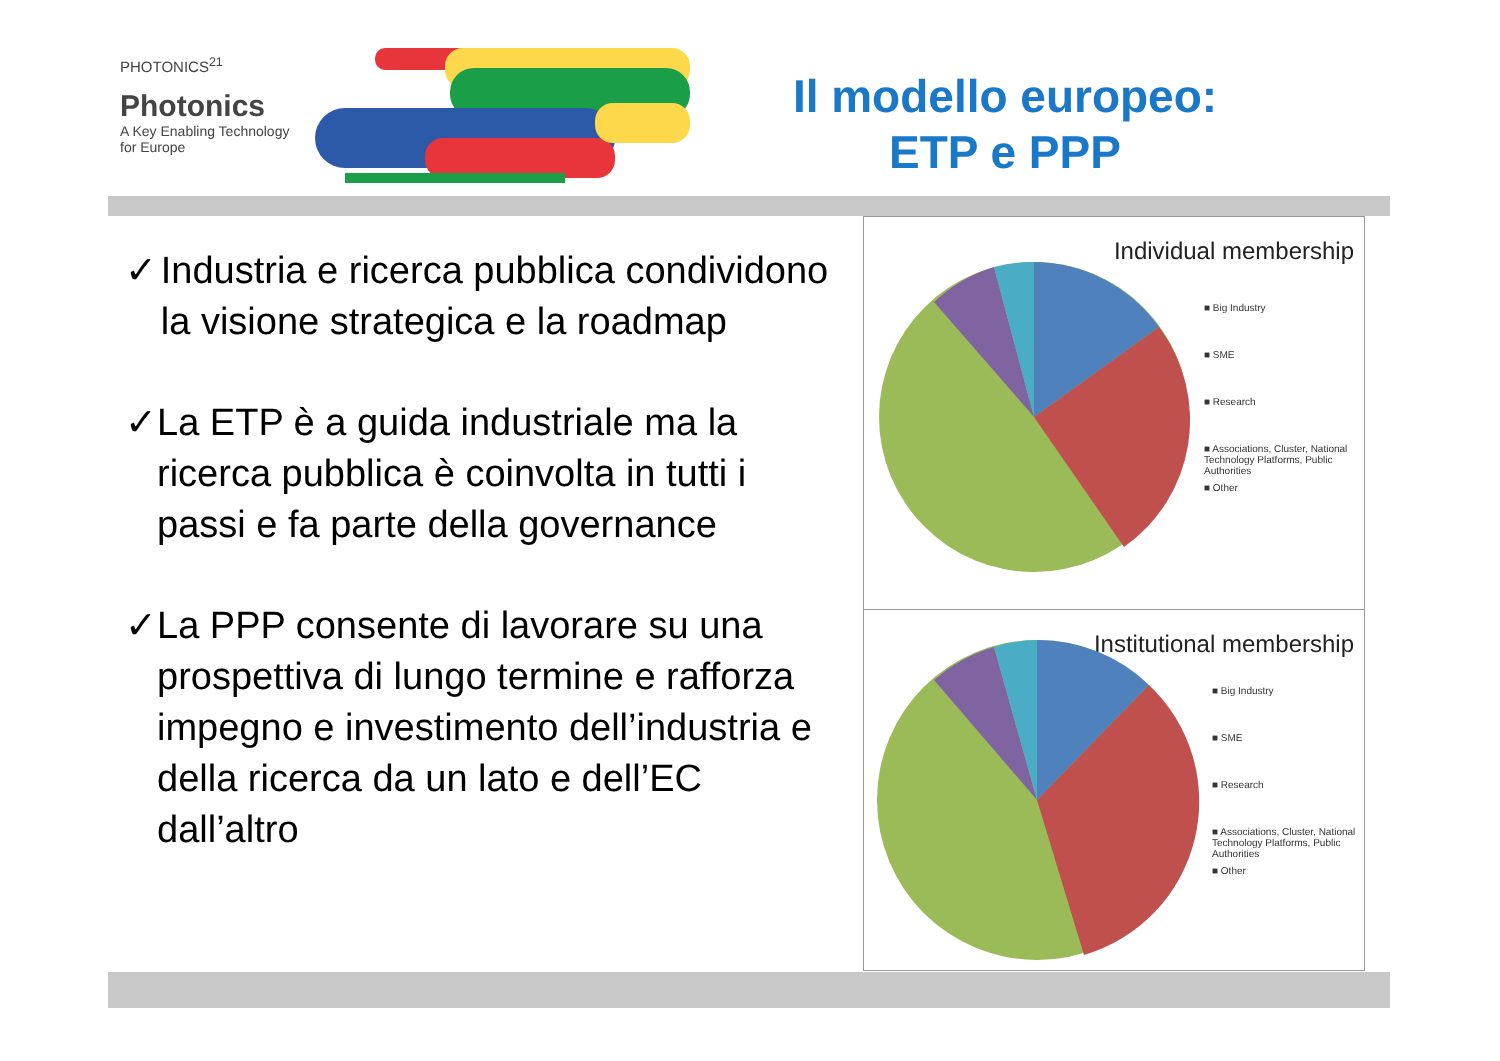PHOTONICS<sup>21</sup>
Photonics
A Key Enabling Technology
for Europe
Il modello europeo:
ETP e PPP
✓ Industria e ricerca pubblica condividono la visione strategica e la roadmap
✓ La ETP è a guida industriale ma la ricerca pubblica è coinvolta in tutti i passi e fa parte della governance
✓ La PPP consente di lavorare su una prospettiva di lungo termine e rafforza impegno e investimento dell’industria e della ricerca da un lato e dell’EC dall’altro
Individual membership
■ Big Industry
■ SME
■ Research
■ Associations, Cluster, National Technology Platforms, Public Authorities
■ Other
Institutional membership
■ Big Industry
■ SME
■ Research
■ Associations, Cluster, National Technology Platforms, Public Authorities
■ Other